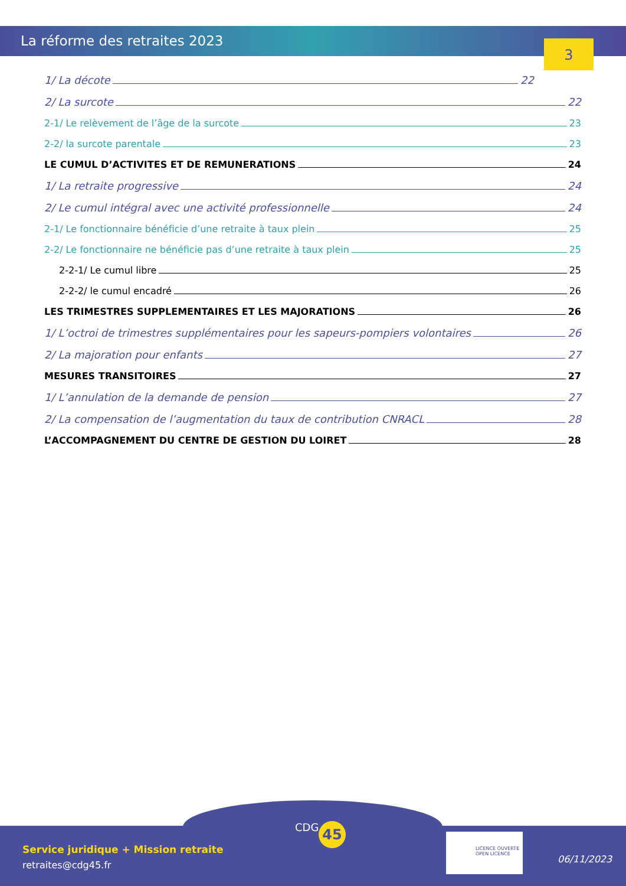La réforme des retraites 2023 3
1/ La décote 22
2/ La surcote 22
2-1/ Le relèvement de l’âge de la surcote 23
2-2/ la surcote parentale 23
LE CUMUL D’ACTIVITES ET DE REMUNERATIONS 24
1/ La retraite progressive 24
2/ Le cumul intégral avec une activité professionnelle 24
2-1/ Le fonctionnaire bénéficie d’une retraite à taux plein 25
2-2/ Le fonctionnaire ne bénéficie pas d’une retraite à taux plein 25
2-2-1/ Le cumul libre 25
2-2-2/ le cumul encadré 26
LES TRIMESTRES SUPPLEMENTAIRES ET LES MAJORATIONS 26
1/ L’octroi de trimestres supplémentaires pour les sapeurs-pompiers volontaires 26
2/ La majoration pour enfants 27
MESURES TRANSITOIRES 27
1/ L’annulation de la demande de pension 27
2/ La compensation de l’augmentation du taux de contribution CNRACL 28
L’ACCOMPAGNEMENT DU CENTRE DE GESTION DU LOIRET 28
Service juridique + Mission retraite
retraites@cdg45.fr
CDG 45
LICENCE OUVERTE
OPEN LICENCE
06/11/2023